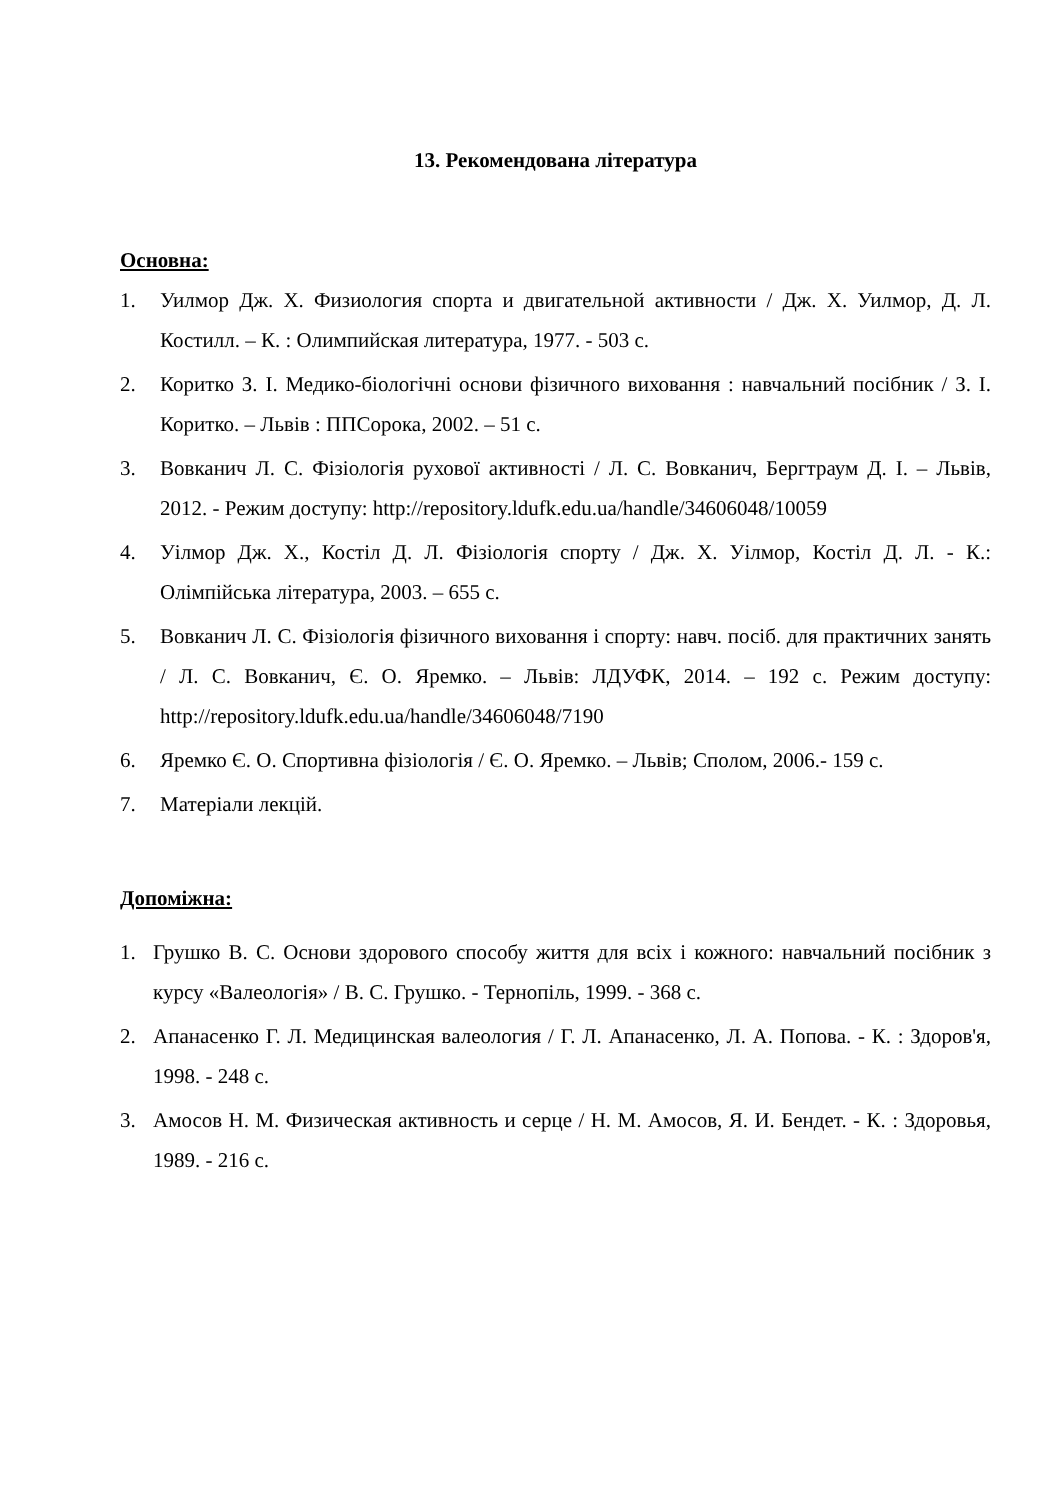13. Рекомендована література
Основна:
1. Уилмор Дж. Х. Физиология спорта и двигательной активности / Дж. Х. Уилмор, Д. Л. Костилл. – К. : Олимпийская литература, 1977. - 503 с.
2. Коритко З. І. Медико-біологічні основи фізичного виховання : навчальний посібник / З. І. Коритко. – Львів : ППСорока, 2002. – 51 с.
3. Вовканич Л. С. Фізіологія рухової активності / Л. С. Вовканич, Бергтраум Д. І. – Львів, 2012. - Режим доступу: http://repository.ldufk.edu.ua/handle/34606048/10059
4. Уілмор Дж. Х., Костіл Д. Л. Фізіологія спорту / Дж. Х. Уілмор, Костіл Д. Л. - К.: Олімпійська література, 2003. – 655 с.
5. Вовканич Л. С. Фізіологія фізичного виховання і спорту: навч. посіб. для практичних занять / Л. С. Вовканич, Є. О. Яремко. – Львів: ЛДУФК, 2014. – 192 с. Режим доступу: http://repository.ldufk.edu.ua/handle/34606048/7190
6. Яремко Є. О. Спортивна фізіологія / Є. О. Яремко. – Львів; Сполом, 2006.- 159 с.
7. Матеріали лекцій.
Допоміжна:
1. Грушко В. С. Основи здорового способу життя для всіх і кожного: навчальний посібник з курсу «Валеологія» / В. С. Грушко. - Тернопіль, 1999. - 368 с.
2. Апанасенко Г. Л. Медицинская валеология / Г. Л. Апанасенко, Л. А. Попова. - К. : Здоров'я, 1998. - 248 с.
3. Амосов Н. М. Физическая активность и серце / Н. М. Амосов, Я. И. Бендет. - К. : Здоровья, 1989. - 216 с.